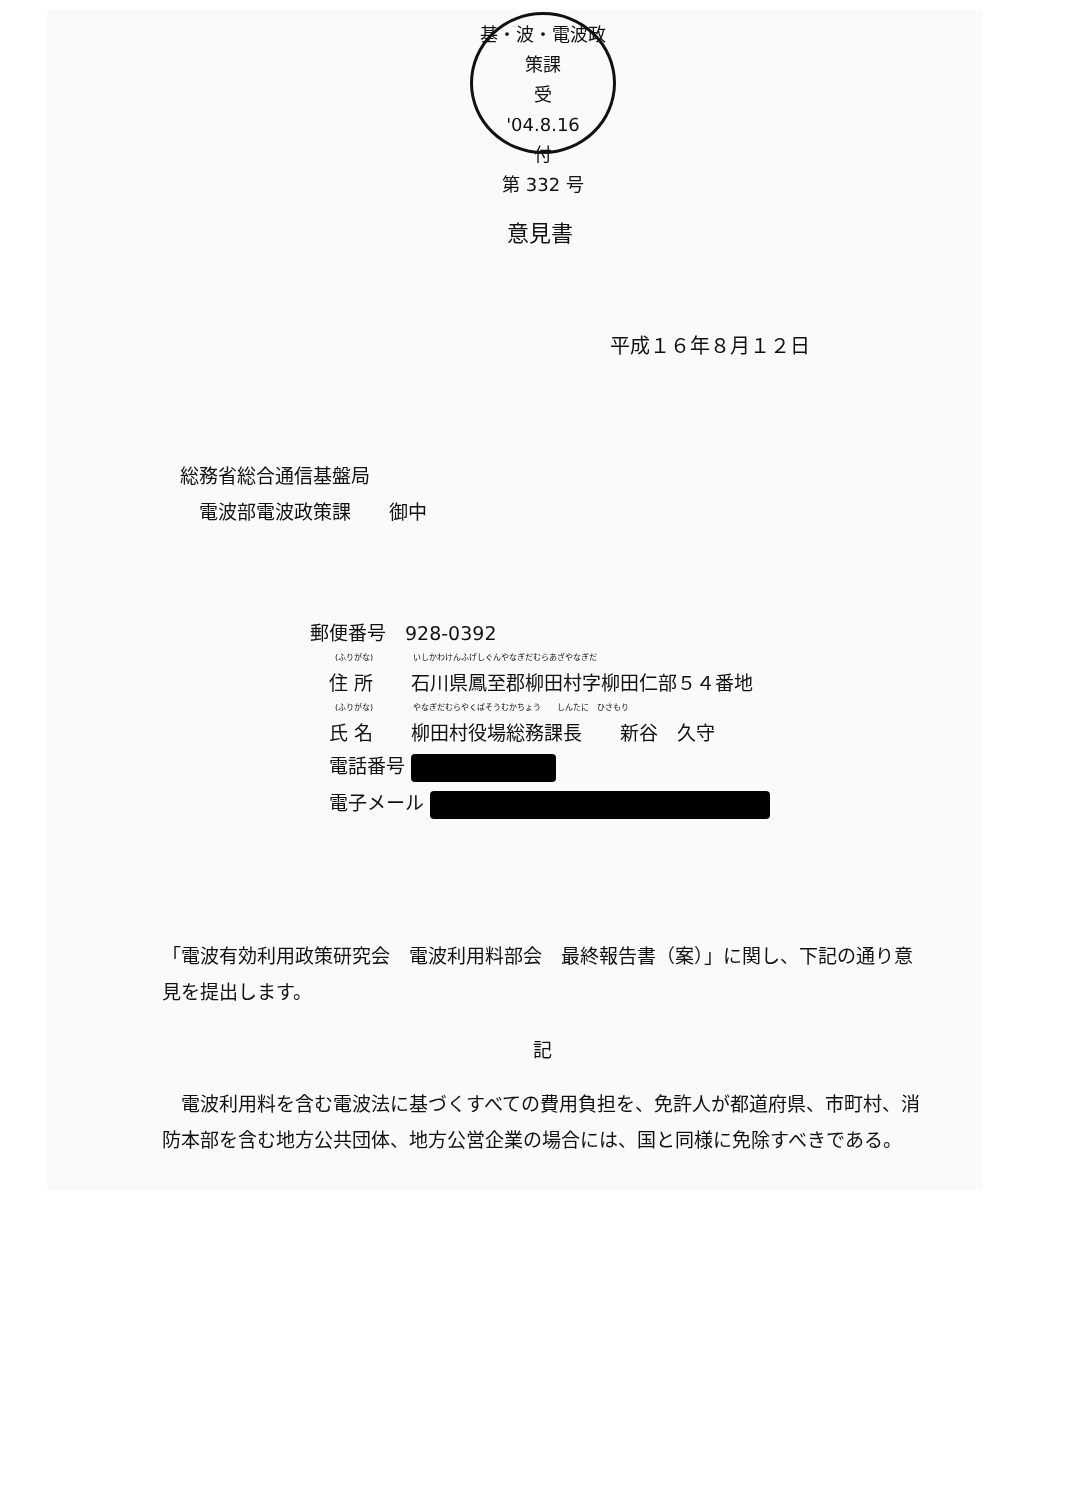基・波・電波政策課
受
'04.8.16
付
第 332 号
意見書
平成１６年８月１２日
総務省総合通信基盤局
　電波部電波政策課　　御中
郵便番号　928-0392
(ふりがな)　　　　　いしかわけんふげしぐんやなぎだむらあざやなぎだ
　住 所　　石川県鳳至郡柳田村字柳田仁部５４番地
(ふりがな)　　　　　やなぎだむらやくばそうむかちょう　　しんたに　ひさもり
　氏 名　　柳田村役場総務課長　　新谷　久守
　電話番号
　電子メール
「電波有効利用政策研究会　電波利用料部会　最終報告書（案）」に関し、下記の通り意見を提出します。
記
　電波利用料を含む電波法に基づくすべての費用負担を、免許人が都道府県、市町村、消防本部を含む地方公共団体、地方公営企業の場合には、国と同様に免除すべきである。